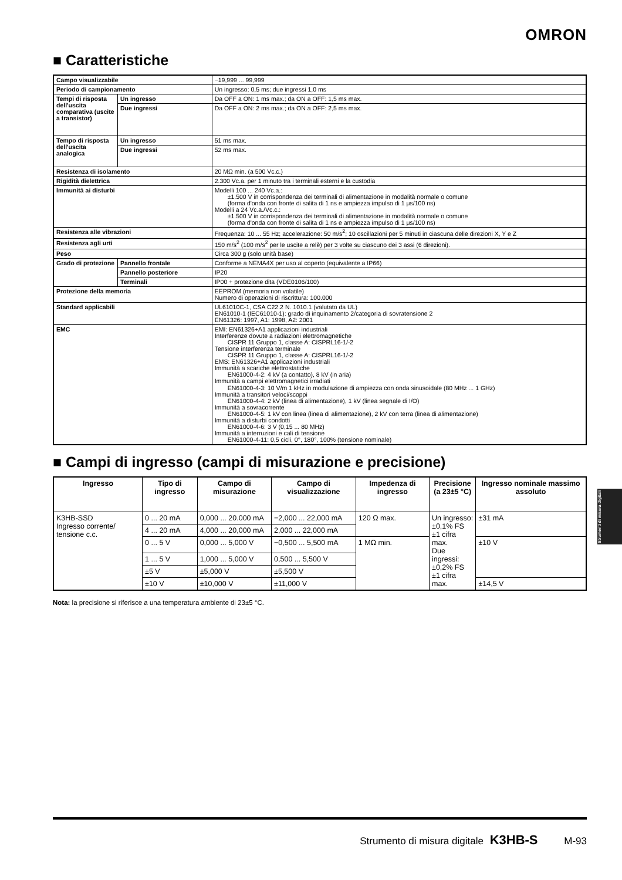OMRON
■ Caratteristiche
| Campo visualizzabile | | −19,999 ... 99,999 |
| Periodo di campionamento | | Un ingresso: 0,5 ms; due ingressi 1,0 ms |
| Tempi di risposta dell'uscita comparativa (uscite a transistor) | Un ingresso | Da OFF a ON: 1 ms max.; da ON a OFF: 1,5 ms max. |
| | Due ingressi | Da OFF a ON: 2 ms max.; da ON a OFF: 2,5 ms max. |
| Tempo di risposta dell'uscita analogica | Un ingresso | 51 ms max. |
| | Due ingressi | 52 ms max. |
| Resistenza di isolamento | | 20 MΩ min. (a 500 Vc.c.) |
| Rigidità dielettrica | | 2.300 Vc.a. per 1 minuto tra i terminali esterni e la custodia |
| Immunità ai disturbi | | Modelli 100 ... 240 Vc.a.: ±1.500 V in corrispondenza dei terminali di alimentazione in modalità normale o comune (forma d'onda con fronte di salita di 1 ns e ampiezza impulso di 1 μs/100 ns) Modelli a 24 Vc.a./Vc.c.: ±1.500 V in corrispondenza dei terminali di alimentazione in modalità normale o comune (forma d'onda con fronte di salita di 1 ns e ampiezza impulso di 1 μs/100 ns) |
| Resistenza alle vibrazioni | | Frequenza: 10 ... 55 Hz; accelerazione: 50 m/s<sup>2</sup>; 10 oscillazioni per 5 minuti in ciascuna delle direzioni X, Y e Z |
| Resistenza agli urti | | 150 m/s<sup>2</sup> (100 m/s<sup>2</sup> per le uscite a relè) per 3 volte su ciascuno dei 3 assi (6 direzioni). |
| Peso | | Circa 300 g (solo unità base) |
| Grado di protezione | Pannello frontale | Conforme a NEMA4X per uso al coperto (equivalente a IP66) |
| | Pannello posteriore | IP20 |
| | Terminali | IP00 + protezione dita (VDE0106/100) |
| Protezione della memoria | | EEPROM (memoria non volatile) Numero di operazioni di riscrittura: 100.000 |
| Standard applicabili | | UL61010C-1, CSA C22.2 N. 1010.1 (valutato da UL) EN61010-1 (IEC61010-1): grado di inquinamento 2/categoria di sovratensione 2 EN61326: 1997, A1: 1998, A2: 2001 |
| EMC | | EMI: EN61326+A1 applicazioni industriali Interferenze dovute a radiazioni elettromagnetiche CISPR 11 Gruppo 1, classe A: CISPRL16-1/-2 Tensione interferenza terminale CISPR 11 Gruppo 1, classe A: CISPRL16-1/-2 EMS: EN61326+A1 applicazioni industriali Immunità a scariche elettrostatiche EN61000-4-2: 4 kV (a contatto), 8 kV (in aria) Immunità a campi elettromagnetici irradiati EN61000-4-3: 10 V/m 1 kHz in modulazione di ampiezza con onda sinusoidale (80 MHz ... 1 GHz) Immunità a transitori veloci/scoppi EN61000-4-4: 2 kV (linea di alimentazione), 1 kV (linea segnale di I/O) Immunità a sovracorrente EN61000-4-5: 1 kV con linea (linea di alimentazione), 2 kV con terra (linea di alimentazione) Immunità a disturbi condotti EN61000-4-6: 3 V (0,15 ... 80 MHz) Immunità a interruzioni e cali di tensione EN61000-4-11: 0,5 cicli, 0°, 180°, 100% (tensione nominale) |
■ Campi di ingresso (campi di misurazione e precisione)
| Ingresso | Tipo di ingresso | Campo di misurazione | Campo di visualizzazione | Impedenza di ingresso | Precisione (a 23±5 °C) | Ingresso nominale massimo assoluto |
| --- | --- | --- | --- | --- | --- | --- |
| K3HB-SSD Ingresso corrente/ tensione c.c. | 0 ... 20 mA | 0,000 ... 20.000 mA | −2,000 ... 22,000 mA | 120 Ω max. | Un ingresso: ±0,1% FS ±1 cifra max. Due ingressi: ±0,2% FS ±1 cifra max. | ±31 mA |
| | 4 ... 20 mA | 4,000 ... 20,000 mA | 2,000 ... 22,000 mA | | | |
| | 0 ... 5 V | 0,000 ... 5,000 V | −0,500 ... 5,500 mA | 1 MΩ min. | | ±10 V |
| | 1 ... 5 V | 1,000 ... 5,000 V | 0,500 ... 5,500 V | | | |
| | ±5 V | ±5,000 V | ±5,500 V | | | |
| | ±10 V | ±10,000 V | ±11,000 V | | | ±14,5 V |
Nota: la precisione si riferisce a una temperatura ambiente di 23±5 °C.
Strumenti di misura digitali
Strumento di misura digitale K3HB-S M-93